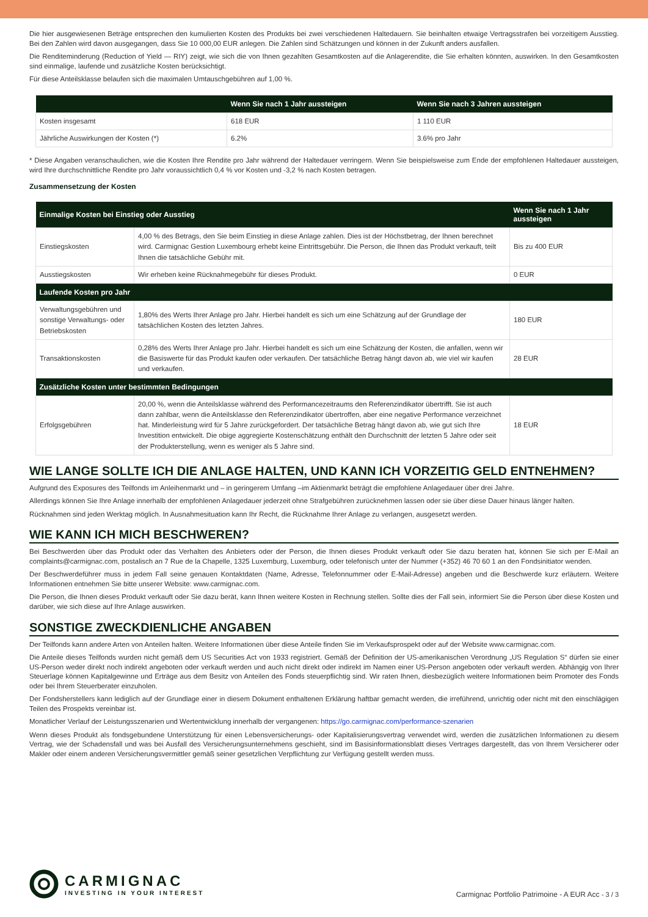Die hier ausgewiesenen Beträge entsprechen den kumulierten Kosten des Produkts bei zwei verschiedenen Haltedauern. Sie beinhalten etwaige Vertragsstrafen bei vorzeitigem Ausstieg. Bei den Zahlen wird davon ausgegangen, dass Sie 10 000,00 EUR anlegen. Die Zahlen sind Schätzungen und können in der Zukunft anders ausfallen.
Die Renditeminderung (Reduction of Yield — RIY) zeigt, wie sich die von Ihnen gezahlten Gesamtkosten auf die Anlagerendite, die Sie erhalten könnten, auswirken. In den Gesamtkosten sind einmalige, laufende und zusätzliche Kosten berücksichtigt.
Für diese Anteilsklasse belaufen sich die maximalen Umtauschgebühren auf 1,00 %.
| | Wenn Sie nach 1 Jahr aussteigen | Wenn Sie nach 3 Jahren aussteigen |
| --- | --- | --- |
| Kosten insgesamt | 618 EUR | 1 110 EUR |
| Jährliche Auswirkungen der Kosten (*) | 6.2% | 3.6% pro Jahr |
* Diese Angaben veranschaulichen, wie die Kosten Ihre Rendite pro Jahr während der Haltedauer verringern. Wenn Sie beispielsweise zum Ende der empfohlenen Haltedauer aussteigen, wird Ihre durchschnittliche Rendite pro Jahr voraussichtlich 0,4 % vor Kosten und -3,2 % nach Kosten betragen.
Zusammensetzung der Kosten
| Einmalige Kosten bei Einstieg oder Ausstieg | | Wenn Sie nach 1 Jahr aussteigen |
| --- | --- | --- |
| Einstiegskosten | 4,00 % des Betrags, den Sie beim Einstieg in diese Anlage zahlen. Dies ist der Höchstbetrag, der Ihnen berechnet wird. Carmignac Gestion Luxembourg erhebt keine Eintrittsgebühr. Die Person, die Ihnen das Produkt verkauft, teilt Ihnen die tatsächliche Gebühr mit. | Bis zu 400 EUR |
| Ausstiegskosten | Wir erheben keine Rücknahmegebühr für dieses Produkt. | 0 EUR |
| Laufende Kosten pro Jahr | | |
| Verwaltungsgebühren und sonstige Verwaltungs- oder Betriebskosten | 1,80% des Werts Ihrer Anlage pro Jahr. Hierbei handelt es sich um eine Schätzung auf der Grundlage der tatsächlichen Kosten des letzten Jahres. | 180 EUR |
| Transaktionskosten | 0,28% des Werts Ihrer Anlage pro Jahr. Hierbei handelt es sich um eine Schätzung der Kosten, die anfallen, wenn wir die Basiswerte für das Produkt kaufen oder verkaufen. Der tatsächliche Betrag hängt davon ab, wie viel wir kaufen und verkaufen. | 28 EUR |
| Zusätzliche Kosten unter bestimmten Bedingungen | | |
| Erfolgsgebühren | 20,00 %, wenn die Anteilsklasse während des Performancezeitraums den Referenzindikator übertrifft. Sie ist auch dann zahlbar, wenn die Anteilsklasse den Referenzindikator übertroffen, aber eine negative Performance verzeichnet hat. Minderleistung wird für 5 Jahre zurückgefordert. Der tatsächliche Betrag hängt davon ab, wie gut sich Ihre Investition entwickelt. Die obige aggregierte Kostenschätzung enthält den Durchschnitt der letzten 5 Jahre oder seit der Produkterstellung, wenn es weniger als 5 Jahre sind. | 18 EUR |
WIE LANGE SOLLTE ICH DIE ANLAGE HALTEN, UND KANN ICH VORZEITIG GELD ENTNEHMEN?
Aufgrund des Exposures des Teilfonds im Anleihenmarkt und – in geringerem Umfang –im Aktienmarkt beträgt die empfohlene Anlagedauer über drei Jahre.
Allerdings können Sie Ihre Anlage innerhalb der empfohlenen Anlagedauer jederzeit ohne Strafgebühren zurücknehmen lassen oder sie über diese Dauer hinaus länger halten.
Rücknahmen sind jeden Werktag möglich. In Ausnahmesituation kann Ihr Recht, die Rücknahme Ihrer Anlage zu verlangen, ausgesetzt werden.
WIE KANN ICH MICH BESCHWEREN?
Bei Beschwerden über das Produkt oder das Verhalten des Anbieters oder der Person, die Ihnen dieses Produkt verkauft oder Sie dazu beraten hat, können Sie sich per E-Mail an complaints@carmignac.com, postalisch an 7 Rue de la Chapelle, 1325 Luxemburg, Luxemburg, oder telefonisch unter der Nummer (+352) 46 70 60 1 an den Fondsinitiator wenden.
Der Beschwerdeführer muss in jedem Fall seine genauen Kontaktdaten (Name, Adresse, Telefonnummer oder E-Mail-Adresse) angeben und die Beschwerde kurz erläutern. Weitere Informationen entnehmen Sie bitte unserer Website: www.carmignac.com.
Die Person, die Ihnen dieses Produkt verkauft oder Sie dazu berät, kann Ihnen weitere Kosten in Rechnung stellen. Sollte dies der Fall sein, informiert Sie die Person über diese Kosten und darüber, wie sich diese auf Ihre Anlage auswirken.
SONSTIGE ZWECKDIENLICHE ANGABEN
Der Teilfonds kann andere Arten von Anteilen halten. Weitere Informationen über diese Anteile finden Sie im Verkaufsprospekt oder auf der Website www.carmignac.com.
Die Anteile dieses Teilfonds wurden nicht gemäß dem US Securities Act von 1933 registriert. Gemäß der Definition der US-amerikanischen Verordnung „US Regulation S“ dürfen sie einer US-Person weder direkt noch indirekt angeboten oder verkauft werden und auch nicht direkt oder indirekt im Namen einer US-Person angeboten oder verkauft werden. Abhängig von Ihrer Steuerlage können Kapitalgewinne und Erträge aus dem Besitz von Anteilen des Fonds steuerpflichtig sind. Wir raten Ihnen, diesbezüglich weitere Informationen beim Promoter des Fonds oder bei Ihrem Steuerberater einzuholen.
Der Fondsherstellers kann lediglich auf der Grundlage einer in diesem Dokument enthaltenen Erklärung haftbar gemacht werden, die irreführend, unrichtig oder nicht mit den einschlägigen Teilen des Prospekts vereinbar ist.
Monatlicher Verlauf der Leistungsszenarien und Wertentwicklung innerhalb der vergangenen: https://go.carmignac.com/performance-szenarien
Wenn dieses Produkt als fondsgebundene Unterstützung für einen Lebensversicherungs- oder Kapitalisierungsvertrag verwendet wird, werden die zusätzlichen Informationen zu diesem Vertrag, wie der Schadensfall und was bei Ausfall des Versicherungsunternehmens geschieht, sind im Basisinformationsblatt dieses Vertrages dargestellt, das von Ihrem Versicherer oder Makler oder einem anderen Versicherungsvermittler gemäß seiner gesetzlichen Verpflichtung zur Verfügung gestellt werden muss.
CARMIGNAC
INVESTING IN YOUR INTEREST
Carmignac Portfolio Patrimoine - A EUR Acc - 3 / 3